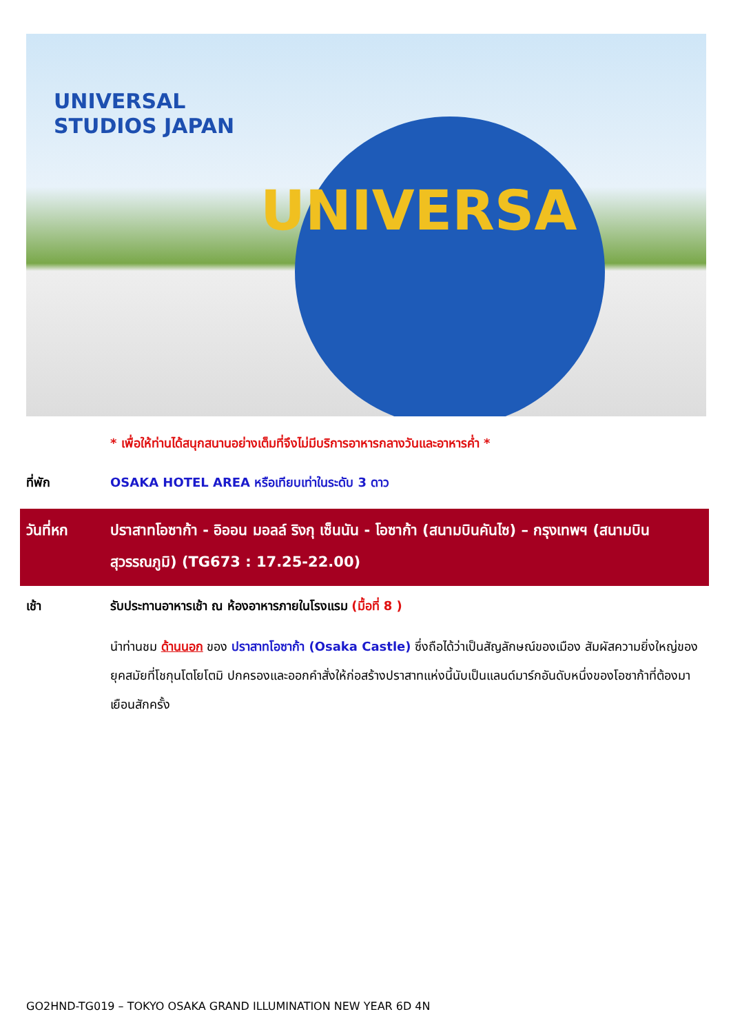UNIVERSAL
STUDIOS JAPAN
UNIVERSA
* เพื่อให้ท่านได้สนุกสนานอย่างเต็มที่จึงไม่มีบริการอาหารกลางวันและอาหารค่ำ *
ที่พัก OSAKA HOTEL AREA หรือเทียบเท่าในระดับ 3 ดาว
วันที่หก ปราสาทโอซาก้า - อิออน มอลล์ ริงกุ เซ็นนัน - โอซาก้า (สนามบินคันไซ) – กรุงเทพฯ (สนามบินสุวรรณภูมิ) (TG673 : 17.25-22.00)
เช้า รับประทานอาหารเช้า ณ ห้องอาหารภายในโรงแรม (มื้อที่ 8 )
นำท่านชม ด้านนอก ของ ปราสาทโอซาก้า (Osaka Castle) ซึ่งถือได้ว่าเป็นสัญลักษณ์ของเมือง สัมผัสความยิ่งใหญ่ของยุคสมัยที่โชกุนโตโยโตมิ ปกครองและออกคำสั่งให้ก่อสร้างปราสาทแห่งนี้นับเป็นแลนด์มาร์กอันดับหนึ่งของโอซาก้าที่ต้องมาเยือนสักครั้ง
GO2HND-TG019 – TOKYO OSAKA GRAND ILLUMINATION NEW YEAR 6D 4N